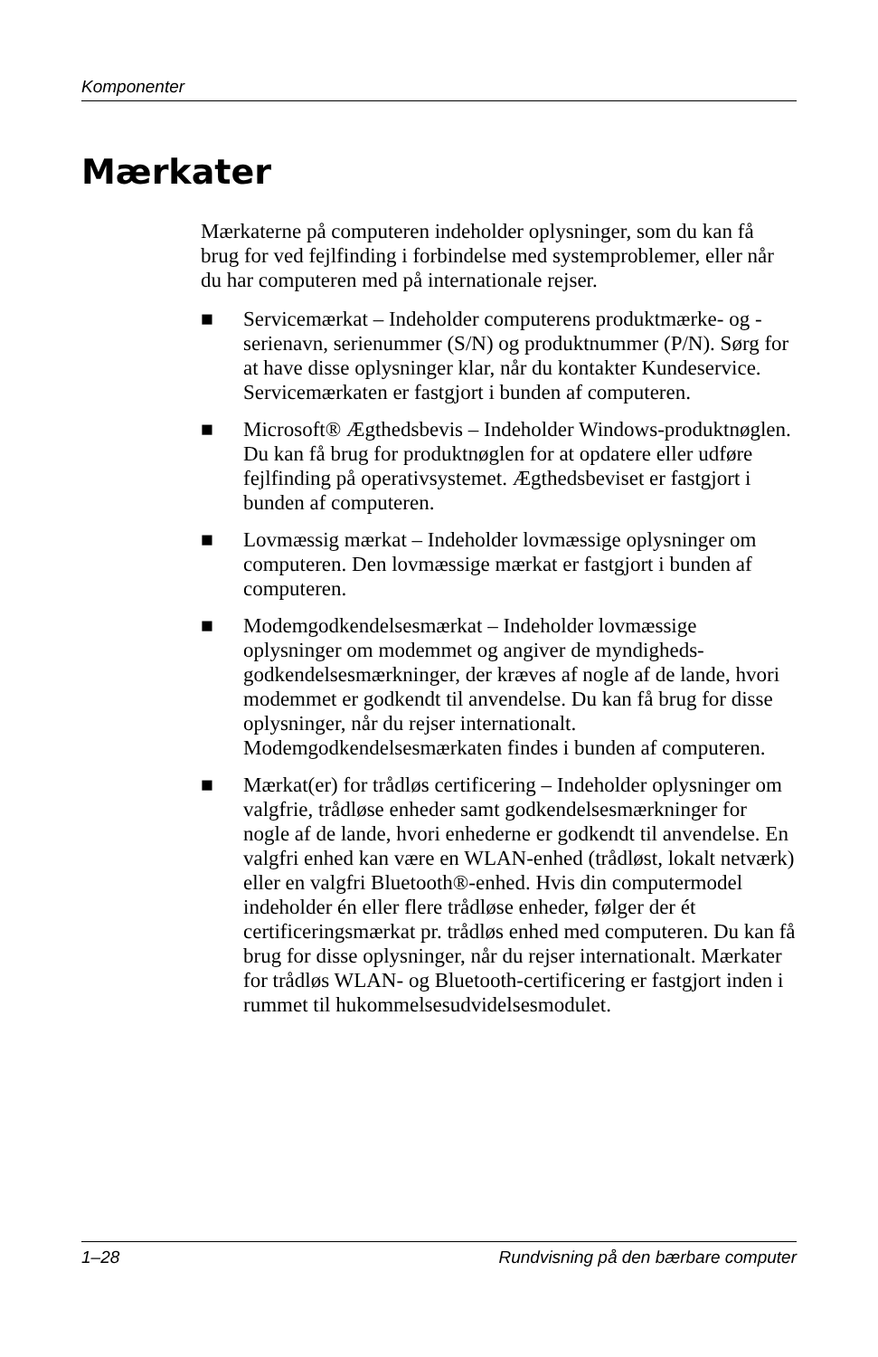Komponenter
Mærkater
Mærkaterne på computeren indeholder oplysninger, som du kan få brug for ved fejlfinding i forbindelse med systemproblemer, eller når du har computeren med på internationale rejser.
■ Servicemærkat – Indeholder computerens produktmærke- og -serienavn, serienummer (S/N) og produktnummer (P/N). Sørg for at have disse oplysninger klar, når du kontakter Kundeservice. Servicemærkaten er fastgjort i bunden af computeren.
■ Microsoft® Ægthedsbevis – Indeholder Windows-produktnøglen. Du kan få brug for produktnøglen for at opdatere eller udføre fejlfinding på operativsystemet. Ægthedsbeviset er fastgjort i bunden af computeren.
■ Lovmæssig mærkat – Indeholder lovmæssige oplysninger om computeren. Den lovmæssige mærkat er fastgjort i bunden af computeren.
■ Modemgodkendelsesmærkat – Indeholder lovmæssige oplysninger om modemmet og angiver de myndigheds-godkendelsesmærkninger, der kræves af nogle af de lande, hvori modemmet er godkendt til anvendelse. Du kan få brug for disse oplysninger, når du rejser internationalt. Modemgodkendelsesmærkaten findes i bunden af computeren.
■ Mærkat(er) for trådløs certificering – Indeholder oplysninger om valgfrie, trådløse enheder samt godkendelsesmærkninger for nogle af de lande, hvori enhederne er godkendt til anvendelse. En valgfri enhed kan være en WLAN-enhed (trådløst, lokalt netværk) eller en valgfri Bluetooth®-enhed. Hvis din computermodel indeholder én eller flere trådløse enheder, følger der ét certificeringsmærkat pr. trådløs enhed med computeren. Du kan få brug for disse oplysninger, når du rejser internationalt. Mærkater for trådløs WLAN- og Bluetooth-certificering er fastgjort inden i rummet til hukommelsesudvidelsesmodulet.
1–28 Rundvisning på den bærbare computer